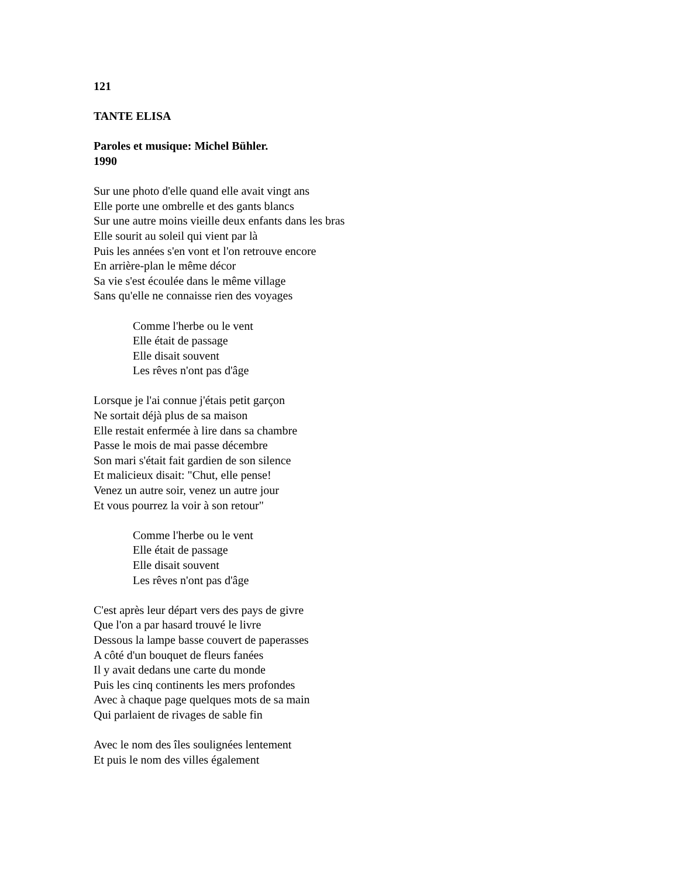121
TANTE ELISA
Paroles et musique: Michel Bühler.
1990
Sur une photo d'elle quand elle avait vingt ans
Elle porte une ombrelle et des gants blancs
Sur une autre moins vieille deux enfants dans les bras
Elle sourit au soleil qui vient par là
Puis les années s'en vont et l'on retrouve encore
En arrière-plan le même décor
Sa vie s'est écoulée dans le même village
Sans qu'elle ne connaisse rien des voyages
Comme l'herbe ou le vent
Elle était de passage
Elle disait souvent
Les rêves n'ont pas d'âge
Lorsque je l'ai connue j'étais petit garçon
Ne sortait déjà plus de sa maison
Elle restait enfermée à lire dans sa chambre
Passe le mois de mai passe décembre
Son mari s'était fait gardien de son silence
Et malicieux disait: "Chut, elle pense!
Venez un autre soir, venez un autre jour
Et vous pourrez la voir à son retour"
Comme l'herbe ou le vent
Elle était de passage
Elle disait souvent
Les rêves n'ont pas d'âge
C'est après leur départ vers des pays de givre
Que l'on a par hasard trouvé le livre
Dessous la lampe basse couvert de paperasses
A côté d'un bouquet de fleurs fanées
Il y avait dedans une carte du monde
Puis les cinq continents les mers profondes
Avec à chaque page quelques mots de sa main
Qui parlaient de rivages de sable fin
Avec le nom des îles soulignées lentement
Et puis le nom des villes également